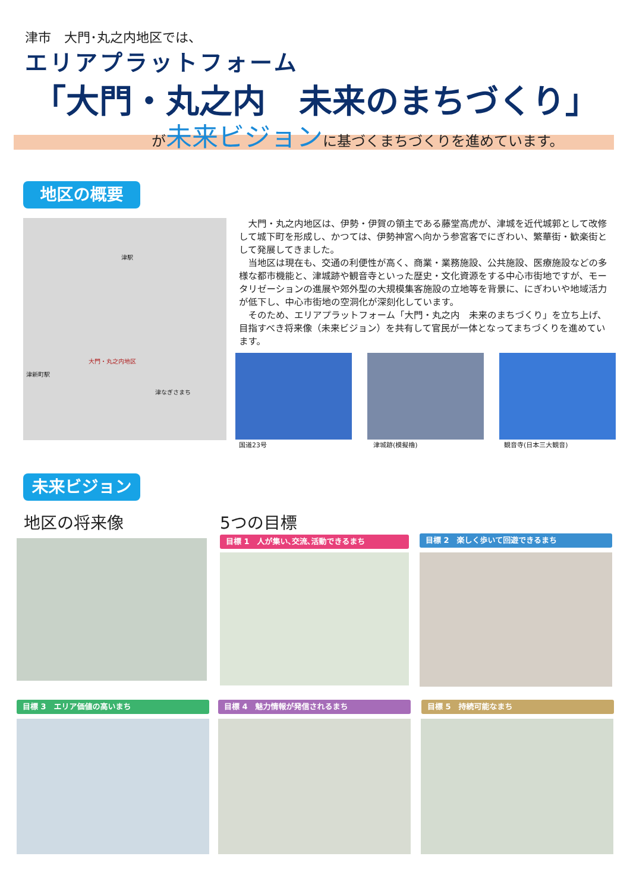津市　大門･丸之内地区では、
エリアプラットフォーム
「大門・丸之内　未来のまちづくり」
が未来ビジョンに基づくまちづくりを進めています。
地区の概要
津駅
大門・丸之内地区
津新町駅
津なぎさまち
　大門・丸之内地区は、伊勢・伊賀の領主である藤堂高虎が、津城を近代城郭として改修して城下町を形成し、かつては、伊勢神宮へ向かう参宮客でにぎわい、繁華街・歓楽街として発展してきました。
　当地区は現在も、交通の利便性が高く、商業・業務施設、公共施設、医療施設などの多様な都市機能と、津城跡や観音寺といった歴史・文化資源をする中心市街地ですが、モータリゼーションの進展や郊外型の大規模集客施設の立地等を背景に、にぎわいや地域活力が低下し、中心市街地の空洞化が深刻化しています。
　そのため、エリアプラットフォーム「大門・丸之内　未来のまちづくり」を立ち上げ、目指すべき将来像（未来ビジョン）を共有して官民が一体となってまちづくりを進めています。
国道23号 津城跡(模擬櫓) 観音寺(日本三大観音)
未来ビジョン
地区の将来像 5つの目標
目標 1　人が集い､交流､活動できるまち 目標 2　楽しく歩いて回遊できるまち
目標 3　エリア価値の高いまち 目標 4　魅力情報が発信されるまち 目標 5　持続可能なまち